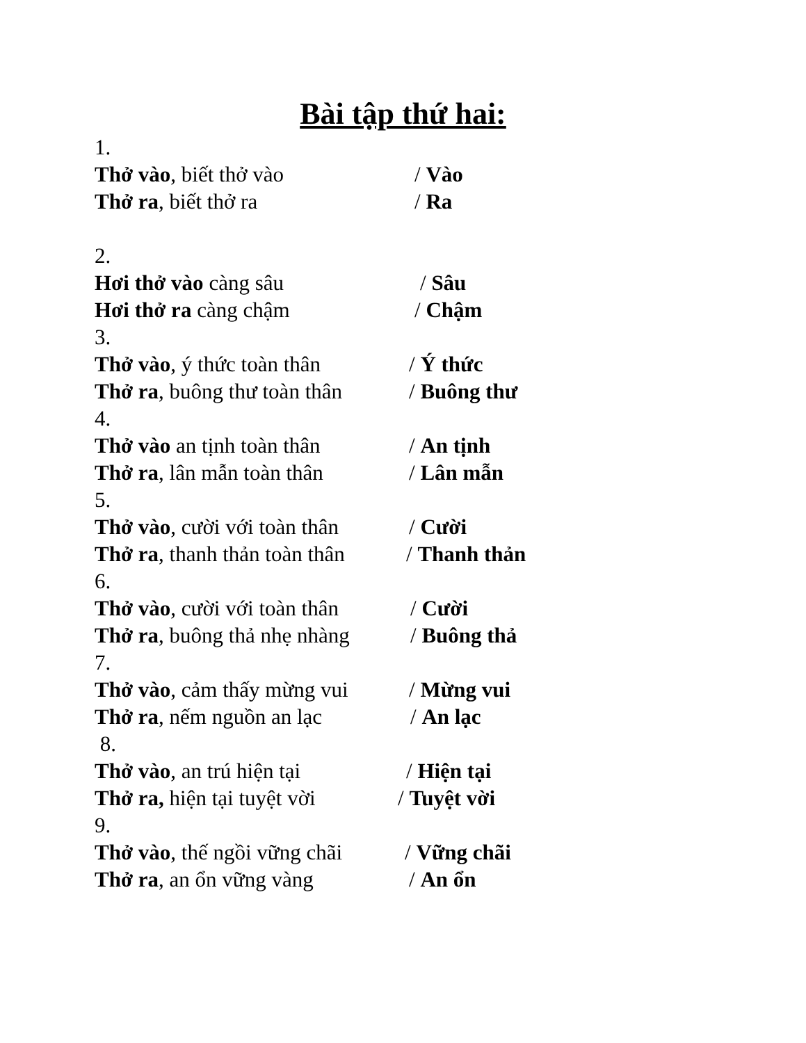Bài tập thứ hai:
1.
Thở vào, biết thở vào / Vào
Thở ra, biết thở ra / Ra
2.
Hơi thở vào càng sâu / Sâu
Hơi thở ra càng chậm / Chậm
3.
Thở vào, ý thức toàn thân / Ý thức
Thở ra, buông thư toàn thân / Buông thư
4.
Thở vào an tịnh toàn thân / An tịnh
Thở ra, lân mẫn toàn thân / Lân mẫn
5.
Thở vào, cười với toàn thân / Cười
Thở ra, thanh thản toàn thân / Thanh thản
6.
Thở vào, cười với toàn thân / Cười
Thở ra, buông thả nhẹ nhàng / Buông thả
7.
Thở vào, cảm thấy mừng vui / Mừng vui
Thở ra, nếm nguồn an lạc / An lạc
8.
Thở vào, an trú hiện tại / Hiện tại
Thở ra, hiện tại tuyệt vời / Tuyệt vời
9.
Thở vào, thế ngồi vững chãi / Vững chãi
Thở ra, an ổn vững vàng / An ổn